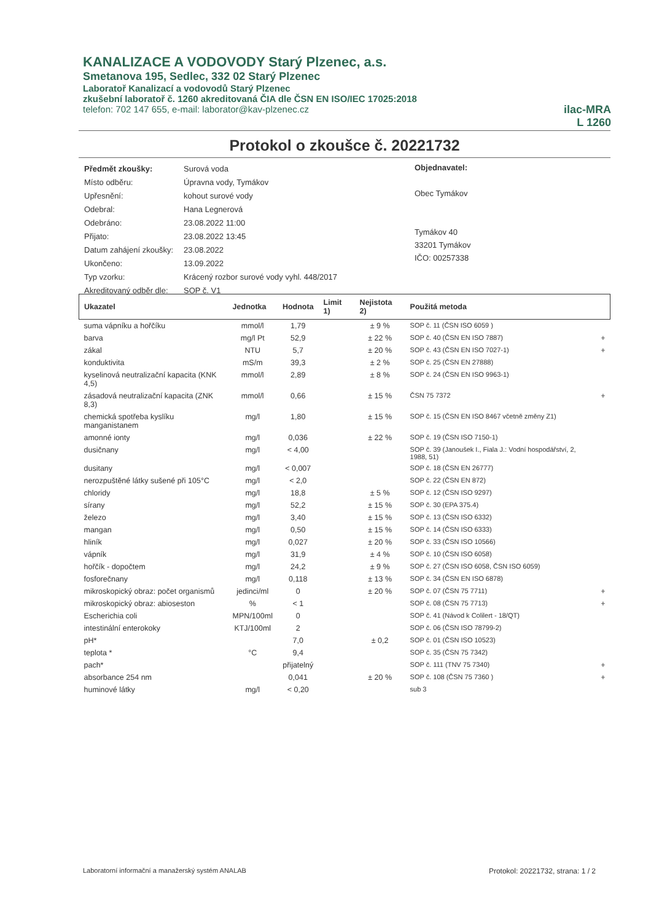KANALIZACE A VODOVODY Starý Plzenec, a.s.
Smetanova 195, Sedlec, 332 02 Starý Plzenec
Laboratoř Kanalizací a vodovodů Starý Plzenec
zkušební laboratoř č. 1260 akreditovaná ČIA dle ČSN EN ISO/IEC 17025:2018
telefon: 702 147 655, e-mail: laborator@kav-plzenec.cz
ilac-MRA
L 1260
Protokol o zkoušce č. 20221732
| Předmět zkoušky: | Surová voda |
| Místo odběru: | Úpravna vody, Tymákov |
| Upřesnění: | kohout surové vody |
| Odebral: | Hana Legnerová |
| Odebráno: | 23.08.2022 11:00 |
| Přijato: | 23.08.2022 13:45 |
| Datum zahájení zkoušky: | 23.08.2022 |
| Ukončeno: | 13.09.2022 |
| Typ vzorku: | Krácený rozbor surové vody vyhl. 448/2017 |
| Akreditovaný odběr dle: | SOP č. V1 |
Objednavatel:
Obec Tymákov
Tymákov 40
33201 Tymákov
IČO: 00257338
| Ukazatel | Jednotka | Hodnota | Limit 1) | Nejistota 2) | Použitá metoda | |
| --- | --- | --- | --- | --- | --- | --- |
| suma vápníku a hořčíku | mmol/l | 1,79 | | ± 9 % | SOP č. 11 (ČSN ISO 6059 ) | |
| barva | mg/l Pt | 52,9 | | ± 22 % | SOP č. 40 (ČSN EN ISO 7887) | + |
| zákal | NTU | 5,7 | | ± 20 % | SOP č. 43 (ČSN EN ISO 7027-1) | + |
| konduktivita | mS/m | 39,3 | | ± 2 % | SOP č. 25 (ČSN EN 27888) | |
| kyselinová neutralizační kapacita (KNK 4,5) | mmol/l | 2,89 | | ± 8 % | SOP č. 24 (ČSN EN ISO 9963-1) | |
| zásadová neutralizační kapacita (ZNK 8,3) | mmol/l | 0,66 | | ± 15 % | ČSN 75 7372 | + |
| chemická spotřeba kyslíku manganistanem | mg/l | 1,80 | | ± 15 % | SOP č. 15 (ČSN EN ISO 8467 včetně změny Z1) | |
| amonné ionty | mg/l | 0,036 | | ± 22 % | SOP č. 19 (ČSN ISO 7150-1) | |
| dusičnany | mg/l | < 4,00 | | | SOP č. 39 (Janoušek I., Fiala J.: Vodní hospodářství, 2, 1988, 51) | |
| dusitany | mg/l | < 0,007 | | | SOP č. 18 (ČSN EN 26777) | |
| nerozpuštěné látky sušené při 105°C | mg/l | < 2,0 | | | SOP č. 22 (ČSN EN 872) | |
| chloridy | mg/l | 18,8 | | ± 5 % | SOP č. 12 (ČSN ISO 9297) | |
| sírany | mg/l | 52,2 | | ± 15 % | SOP č. 30 (EPA 375.4) | |
| železo | mg/l | 3,40 | | ± 15 % | SOP č. 13 (ČSN ISO 6332) | |
| mangan | mg/l | 0,50 | | ± 15 % | SOP č. 14 (ČSN ISO 6333) | |
| hliník | mg/l | 0,027 | | ± 20 % | SOP č. 33 (ČSN ISO 10566) | |
| vápník | mg/l | 31,9 | | ± 4 % | SOP č. 10 (ČSN ISO 6058) | |
| hořčík - dopočtem | mg/l | 24,2 | | ± 9 % | SOP č. 27 (ČSN ISO 6058, ČSN ISO 6059) | |
| fosforečnany | mg/l | 0,118 | | ± 13 % | SOP č. 34 (ČSN EN ISO 6878) | |
| mikroskopický obraz: počet organismů | jedinci/ml | 0 | | ± 20 % | SOP č. 07 (ČSN 75 7711) | + |
| mikroskopický obraz: abioseston | % | < 1 | | | SOP č. 08 (ČSN 75 7713) | + |
| Escherichia coli | MPN/100ml | 0 | | | SOP č. 41 (Návod k Colilert - 18/QT) | |
| intestinální enterokoky | KTJ/100ml | 2 | | | SOP č. 06 (ČSN ISO 78799-2) | |
| pH* | | 7,0 | | ± 0,2 | SOP č. 01 (ČSN ISO 10523) | |
| teplota * | °C | 9,4 | | | SOP č. 35 (ČSN 75 7342) | |
| pach* | | přijatelný | | | SOP č. 111 (TNV 75 7340) | + |
| absorbance 254 nm | | 0,041 | | ± 20 % | SOP č. 108 (ČSN 75 7360 ) | + |
| huminové látky | mg/l | < 0,20 | | | sub 3 | |
Laboratorní informační a manažerský systém ANALAB Protokol: 20221732, strana: 1 / 2